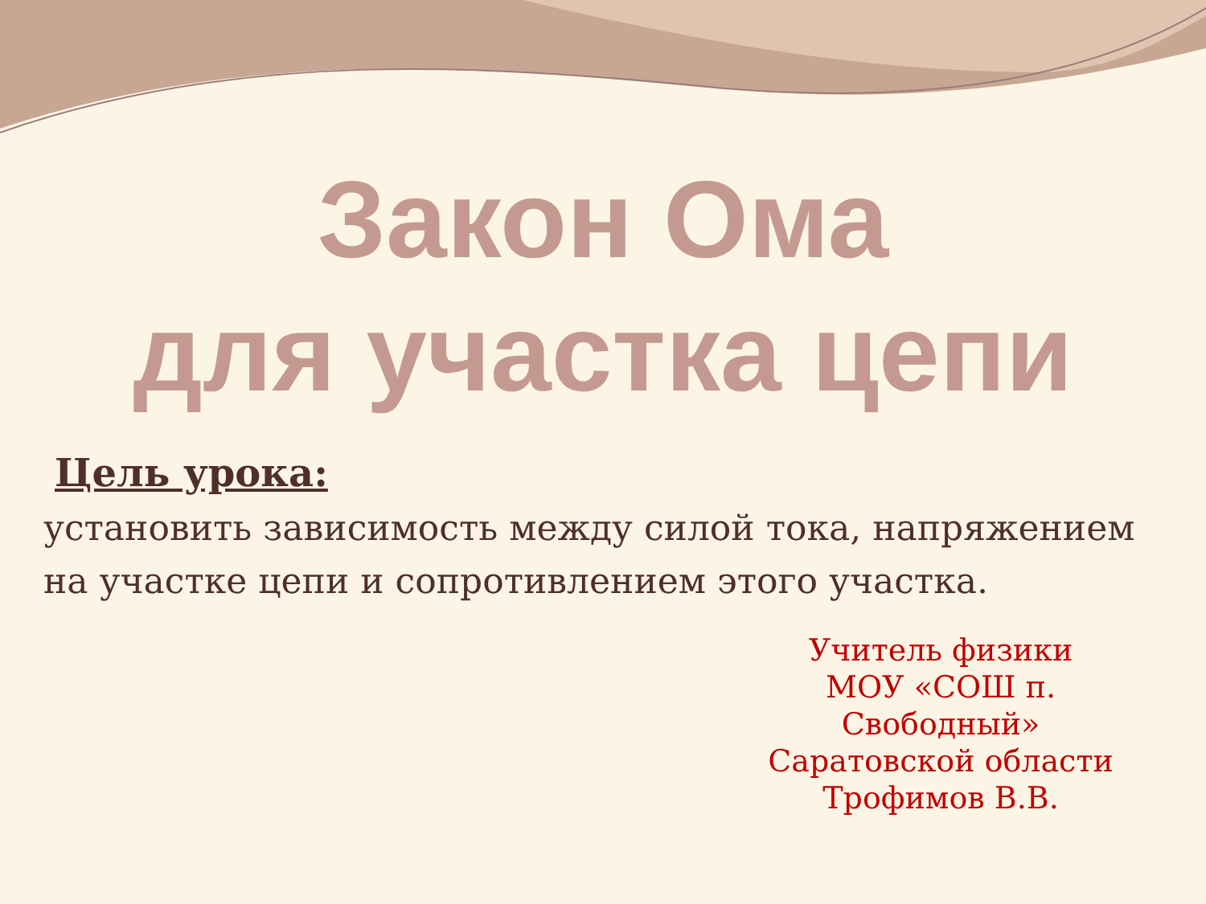Закон Ома
для участка цепи
Цель урока:
установить зависимость между силой тока, напряжением на участке цепи и сопротивлением этого участка.
Учитель физики
МОУ «СОШ п. Свободный»
Саратовской области
Трофимов В.В.